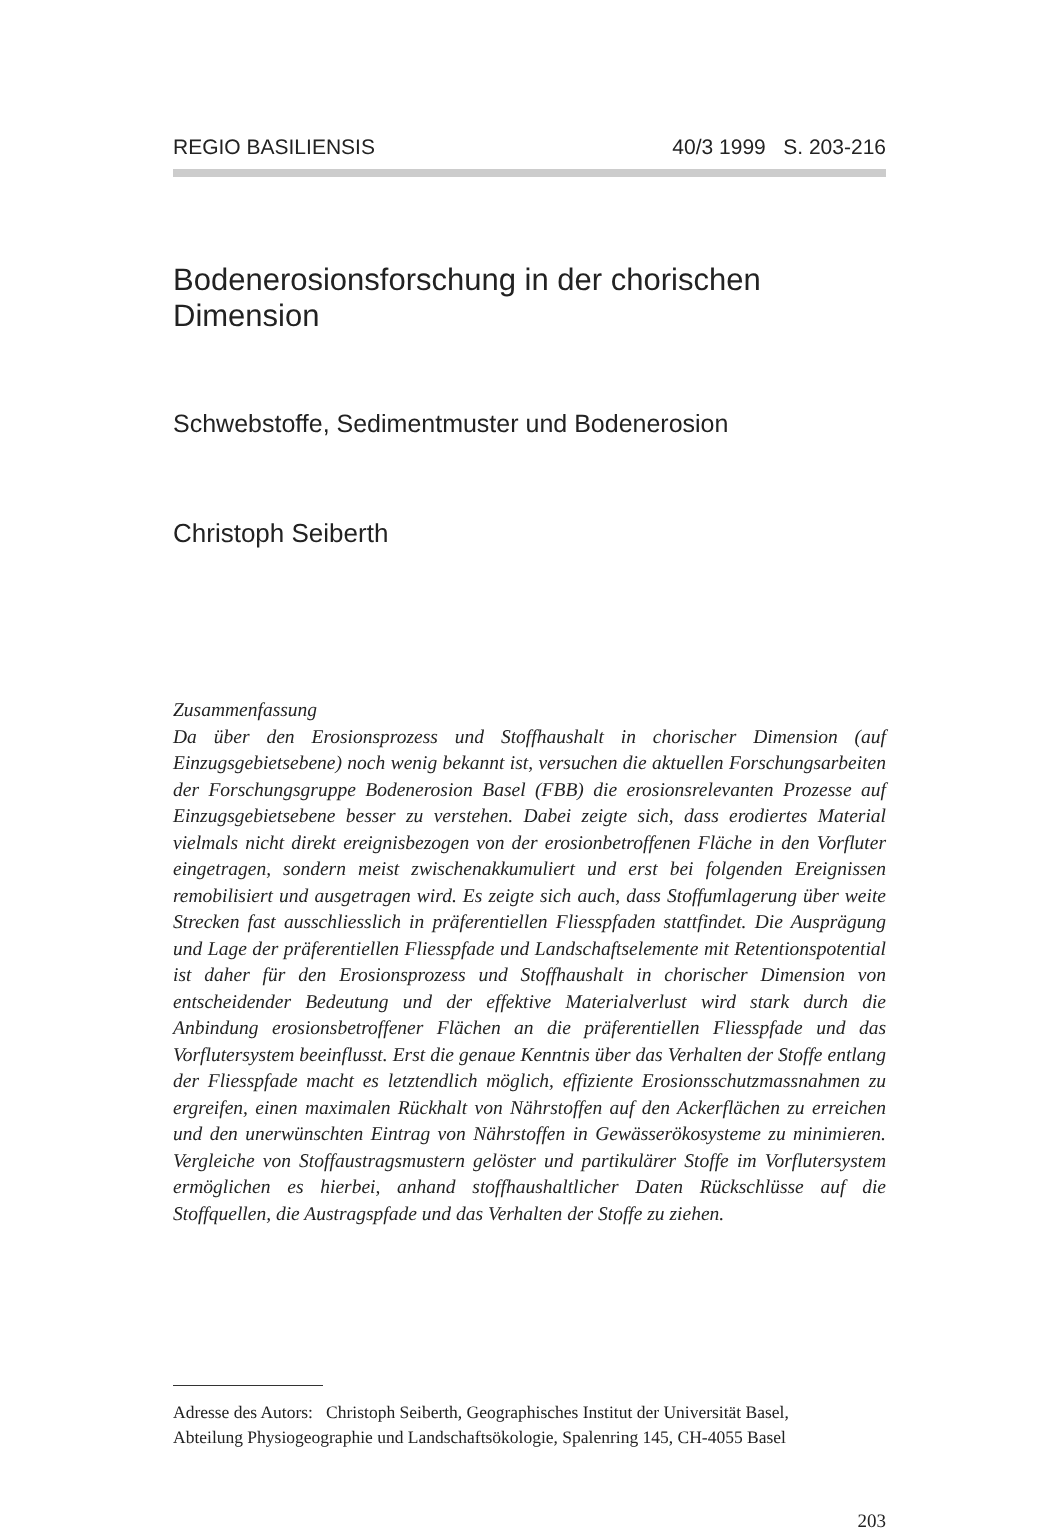REGIO BASILIENSIS 40/3 1999 S. 203-216
Bodenerosionsforschung in der chorischen Dimension
Schwebstoffe, Sedimentmuster und Bodenerosion
Christoph Seiberth
Zusammenfassung
Da über den Erosionsprozess und Stoffhaushalt in chorischer Dimension (auf Einzugsgebietsebene) noch wenig bekannt ist, versuchen die aktuellen Forschungsarbeiten der Forschungsgruppe Bodenerosion Basel (FBB) die erosionsrelevanten Prozesse auf Einzugsgebietsebene besser zu verstehen. Dabei zeigte sich, dass erodiertes Material vielmals nicht direkt ereignisbezogen von der erosionbetroffenen Fläche in den Vorfluter eingetragen, sondern meist zwischenakkumuliert und erst bei folgenden Ereignissen remobilisiert und ausgetragen wird. Es zeigte sich auch, dass Stoffumlagerung über weite Strecken fast ausschliesslich in präferentiellen Fliesspfaden stattfindet. Die Ausprägung und Lage der präferentiellen Fliesspfade und Landschaftselemente mit Retentionspotential ist daher für den Erosionsprozess und Stoffhaushalt in chorischer Dimension von entscheidender Bedeutung und der effektive Materialverlust wird stark durch die Anbindung erosionsbetroffener Flächen an die präferentiellen Fliesspfade und das Vorflutersystem beeinflusst. Erst die genaue Kenntnis über das Verhalten der Stoffe entlang der Fliesspfade macht es letztendlich möglich, effiziente Erosionsschutzmassnahmen zu ergreifen, einen maximalen Rückhalt von Nährstoffen auf den Ackerflächen zu erreichen und den unerwünschten Eintrag von Nährstoffen in Gewässerökosysteme zu minimieren. Vergleiche von Stoffaustragsmustern gelöster und partikulärer Stoffe im Vorflutersystem ermöglichen es hierbei, anhand stoffhaushaltlicher Daten Rückschlüsse auf die Stoffquellen, die Austragspfade und das Verhalten der Stoffe zu ziehen.
Adresse des Autors: Christoph Seiberth, Geographisches Institut der Universität Basel,
Abteilung Physiogeographie und Landschaftsökologie, Spalenring 145, CH-4055 Basel
203